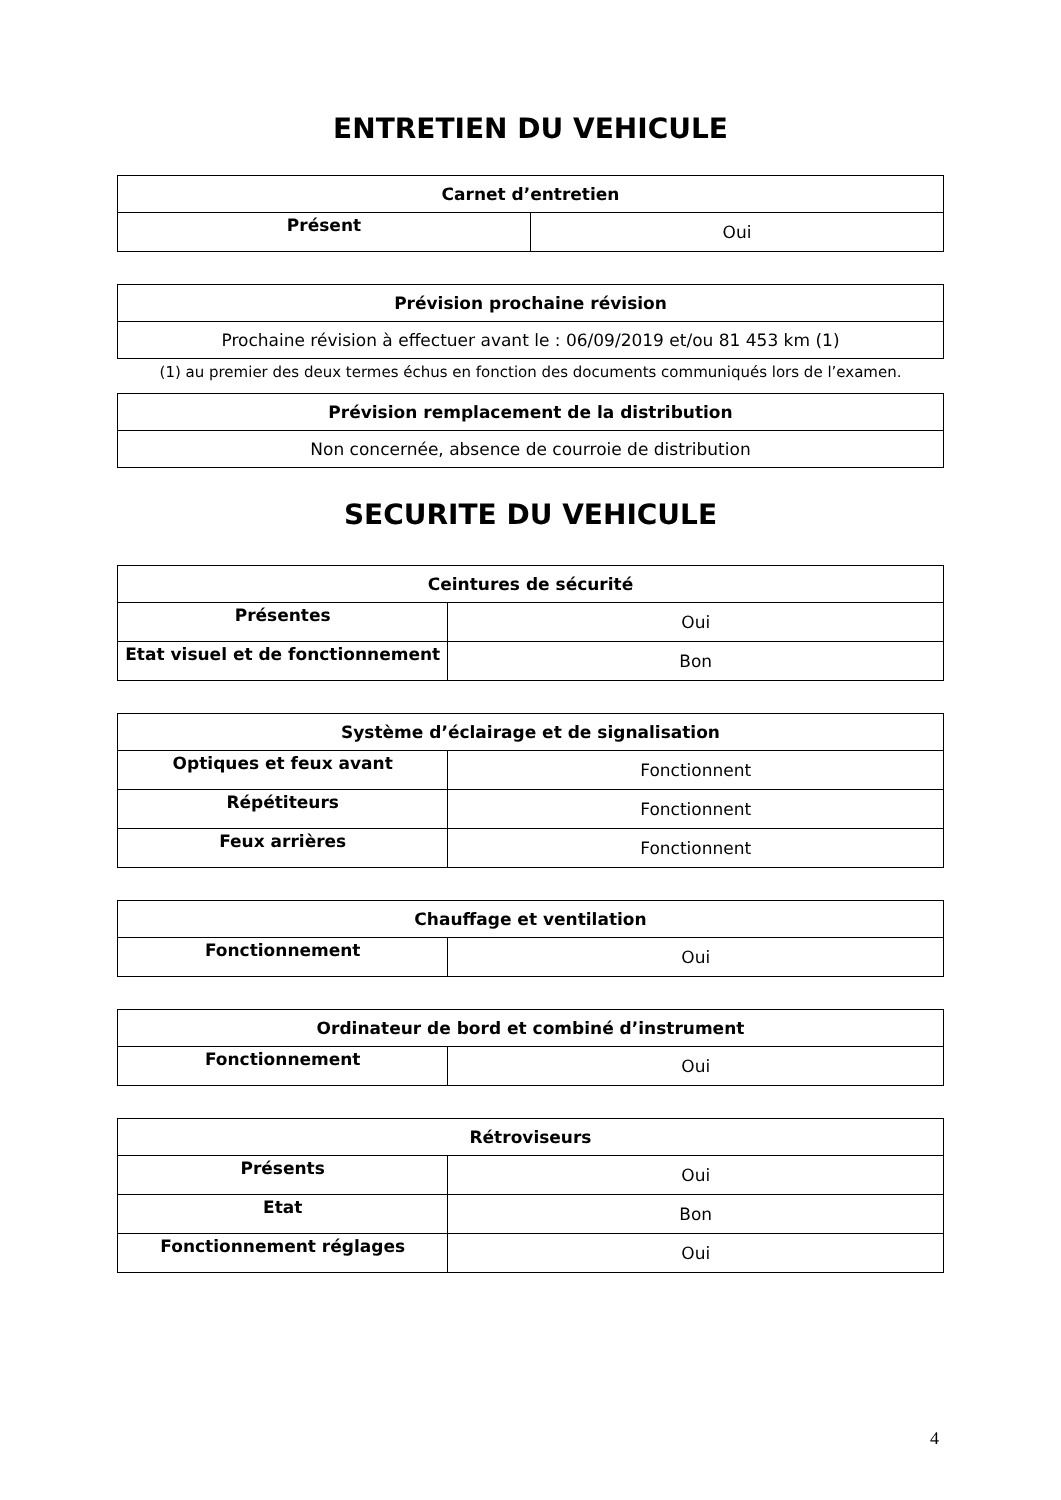ENTRETIEN DU VEHICULE
| Carnet d’entretien | |
| --- | --- |
| Présent | Oui |
| Prévision prochaine révision |
| --- |
| Prochaine révision à effectuer avant le : 06/09/2019 et/ou 81 453 km (1) |
(1) au premier des deux termes échus en fonction des documents communiqués lors de l’examen.
| Prévision remplacement de la distribution |
| --- |
| Non concernée, absence de courroie de distribution |
SECURITE DU VEHICULE
| Ceintures de sécurité | |
| --- | --- |
| Présentes | Oui |
| Etat visuel et de fonctionnement | Bon |
| Système d’éclairage et de signalisation | |
| --- | --- |
| Optiques et feux avant | Fonctionnent |
| Répétiteurs | Fonctionnent |
| Feux arrières | Fonctionnent |
| Chauffage et ventilation | |
| --- | --- |
| Fonctionnement | Oui |
| Ordinateur de bord et combiné d’instrument | |
| --- | --- |
| Fonctionnement | Oui |
| Rétroviseurs | |
| --- | --- |
| Présents | Oui |
| Etat | Bon |
| Fonctionnement réglages | Oui |
4